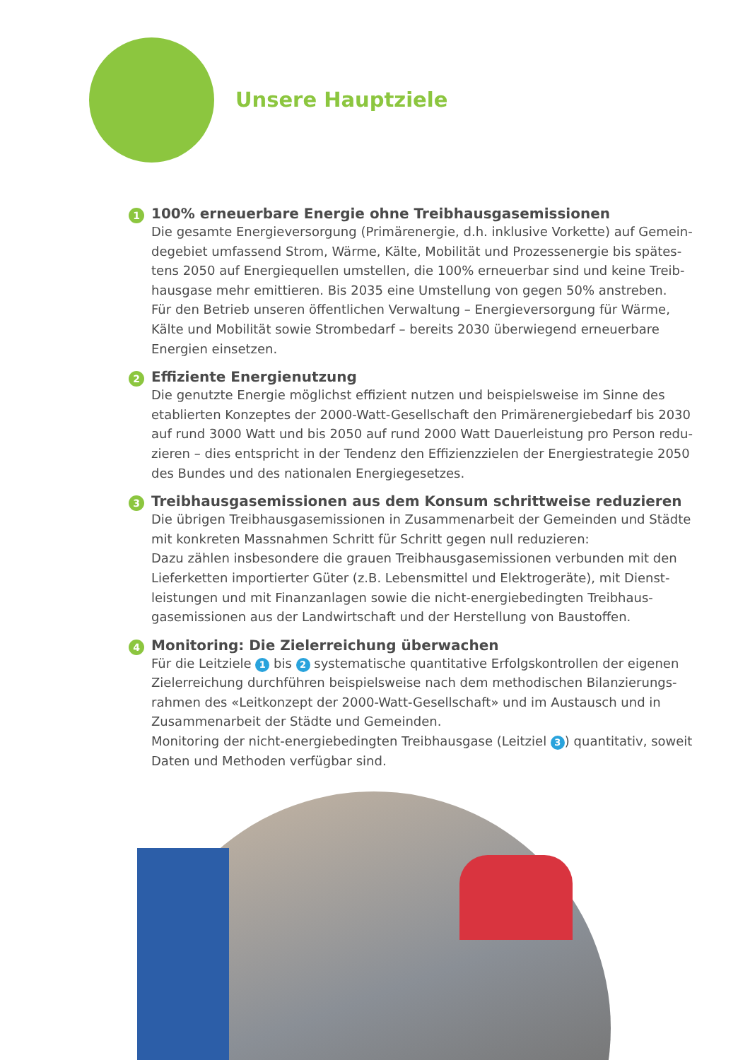Unsere Hauptziele
1
100% erneuerbare Energie ohne Treibhausgasemissionen
Die gesamte Energieversorgung (Primärenergie, d.h. inklusive Vorkette) auf Gemein­degebiet umfassend Strom, Wärme, Kälte, Mobilität und Prozessenergie bis spätes­tens 2050 auf Energiequellen umstellen, die 100% erneuerbar sind und keine Treib­hausgase mehr emittieren. Bis 2035 eine Umstellung von gegen 50% anstreben.
Für den Betrieb unseren öffentlichen Verwaltung – Energieversorgung für Wärme, Kälte und Mobilität sowie Strombedarf – bereits 2030 überwiegend erneuerbare Energien einsetzen.
2
Effiziente Energienutzung
Die genutzte Energie möglichst effizient nutzen und beispielsweise im Sinne des etablierten Konzeptes der 2000-Watt-Gesellschaft den Primärenergiebedarf bis 2030 auf rund 3000 Watt und bis 2050 auf rund 2000 Watt Dauerleistung pro Person redu­zieren – dies entspricht in der Tendenz den Effizienzzielen der Energiestrategie 2050 des Bundes und des nationalen Energiegesetzes.
3
Treibhausgasemissionen aus dem Konsum schrittweise reduzieren
Die übrigen Treibhausgasemissionen in Zusammenarbeit der Gemeinden und Städte mit konkreten Massnahmen Schritt für Schritt gegen null reduzieren:
Dazu zählen insbesondere die grauen Treibhausgasemissionen verbunden mit den Lieferketten importierter Güter (z.B. Lebensmittel und Elektrogeräte), mit Dienst­leistungen und mit Finanzanlagen sowie die nicht-energiebedingten Treibhaus­gasemissionen aus der Landwirtschaft und der Herstellung von Baustoffen.
4
Monitoring: Die Zielerreichung überwachen
Für die Leitziele 1 bis 2 systematische quantitative Erfolgskontrollen der eigenen Zielerreichung durchführen beispielsweise nach dem methodischen Bilanzierungs­rahmen des «Leitkonzept der 2000-Watt-Gesellschaft» und im Austausch und in Zusammenarbeit der Städte und Gemeinden.
Monitoring der nicht-energiebedingten Treibhausgase (Leitziel 3) quantitativ, soweit Daten und Methoden verfügbar sind.